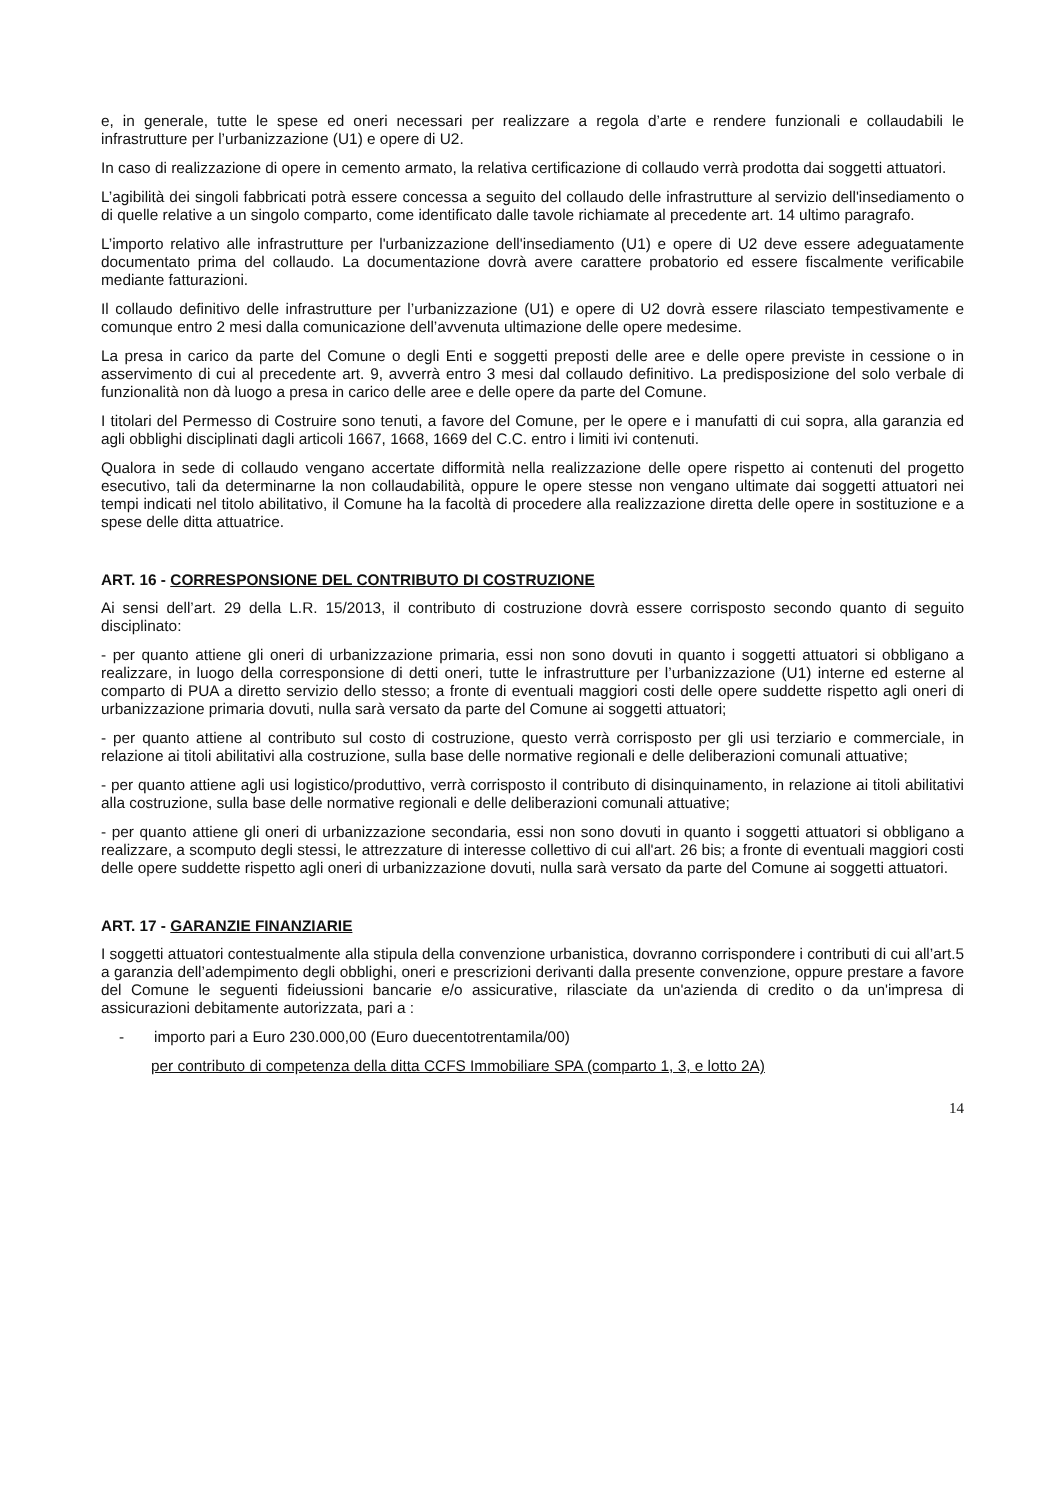e, in generale, tutte le spese ed oneri necessari per realizzare a regola d’arte e rendere funzionali e collaudabili le infrastrutture per l’urbanizzazione (U1) e opere di U2.
In caso di realizzazione di opere in cemento armato, la relativa certificazione di collaudo verrà prodotta dai soggetti attuatori.
L’agibilità dei singoli fabbricati potrà essere concessa a seguito del collaudo delle infrastrutture al servizio dell'insediamento o di quelle relative a un singolo comparto, come identificato dalle tavole richiamate al precedente art. 14 ultimo paragrafo.
L’importo relativo alle infrastrutture per l'urbanizzazione dell'insediamento (U1) e opere di U2 deve essere adeguatamente documentato prima del collaudo. La documentazione dovrà avere carattere probatorio ed essere fiscalmente verificabile mediante fatturazioni.
Il collaudo definitivo delle infrastrutture per l’urbanizzazione (U1) e opere di U2 dovrà essere rilasciato tempestivamente e comunque entro 2 mesi dalla comunicazione dell’avvenuta ultimazione delle opere medesime.
La presa in carico da parte del Comune o degli Enti e soggetti preposti delle aree e delle opere previste in cessione o in asservimento di cui al precedente art. 9, avverrà entro 3 mesi dal collaudo definitivo. La predisposizione del solo verbale di funzionalità non dà luogo a presa in carico delle aree e delle opere da parte del Comune.
I titolari del Permesso di Costruire sono tenuti, a favore del Comune, per le opere e i manufatti di cui sopra, alla garanzia ed agli obblighi disciplinati dagli articoli 1667, 1668, 1669 del C.C. entro i limiti ivi contenuti.
Qualora in sede di collaudo vengano accertate difformità nella realizzazione delle opere rispetto ai contenuti del progetto esecutivo, tali da determinarne la non collaudabilità, oppure le opere stesse non vengano ultimate dai soggetti attuatori nei tempi indicati nel titolo abilitativo, il Comune ha la facoltà di procedere alla realizzazione diretta delle opere in sostituzione e a spese delle ditta attuatrice.
ART. 16 - CORRESPONSIONE DEL CONTRIBUTO DI COSTRUZIONE
Ai sensi dell’art. 29 della L.R. 15/2013, il contributo di costruzione dovrà essere corrisposto secondo quanto di seguito disciplinato:
- per quanto attiene gli oneri di urbanizzazione primaria, essi non sono dovuti in quanto i soggetti attuatori si obbligano a realizzare, in luogo della corresponsione di detti oneri, tutte le infrastrutture per l’urbanizzazione (U1) interne ed esterne al comparto di PUA a diretto servizio dello stesso; a fronte di eventuali maggiori costi delle opere suddette rispetto agli oneri di urbanizzazione primaria dovuti, nulla sarà versato da parte del Comune ai soggetti attuatori;
- per quanto attiene al contributo sul costo di costruzione, questo verrà corrisposto per gli usi terziario e commerciale, in relazione ai titoli abilitativi alla costruzione, sulla base delle normative regionali e delle deliberazioni comunali attuative;
- per quanto attiene agli usi logistico/produttivo, verrà corrisposto il contributo di disinquinamento, in relazione ai titoli abilitativi alla costruzione, sulla base delle normative regionali e delle deliberazioni comunali attuative;
- per quanto attiene gli oneri di urbanizzazione secondaria, essi non sono dovuti in quanto i soggetti attuatori si obbligano a realizzare, a scomputo degli stessi, le attrezzature di interesse collettivo di cui all'art. 26 bis; a fronte di eventuali maggiori costi delle opere suddette rispetto agli oneri di urbanizzazione dovuti, nulla sarà versato da parte del Comune ai soggetti attuatori.
ART. 17 - GARANZIE FINANZIARIE
I soggetti attuatori contestualmente alla stipula della convenzione urbanistica, dovranno corrispondere i contributi di cui all’art.5 a garanzia dell’adempimento degli obblighi, oneri e prescrizioni derivanti dalla presente convenzione, oppure prestare a favore del Comune le seguenti fideiussioni bancarie e/o assicurative, rilasciate da un'azienda di credito o da un'impresa di assicurazioni debitamente autorizzata, pari a :
- importo pari a Euro 230.000,00 (Euro duecentotrentamila/00)
per contributo di competenza della ditta CCFS Immobiliare SPA (comparto 1, 3, e lotto 2A)
14